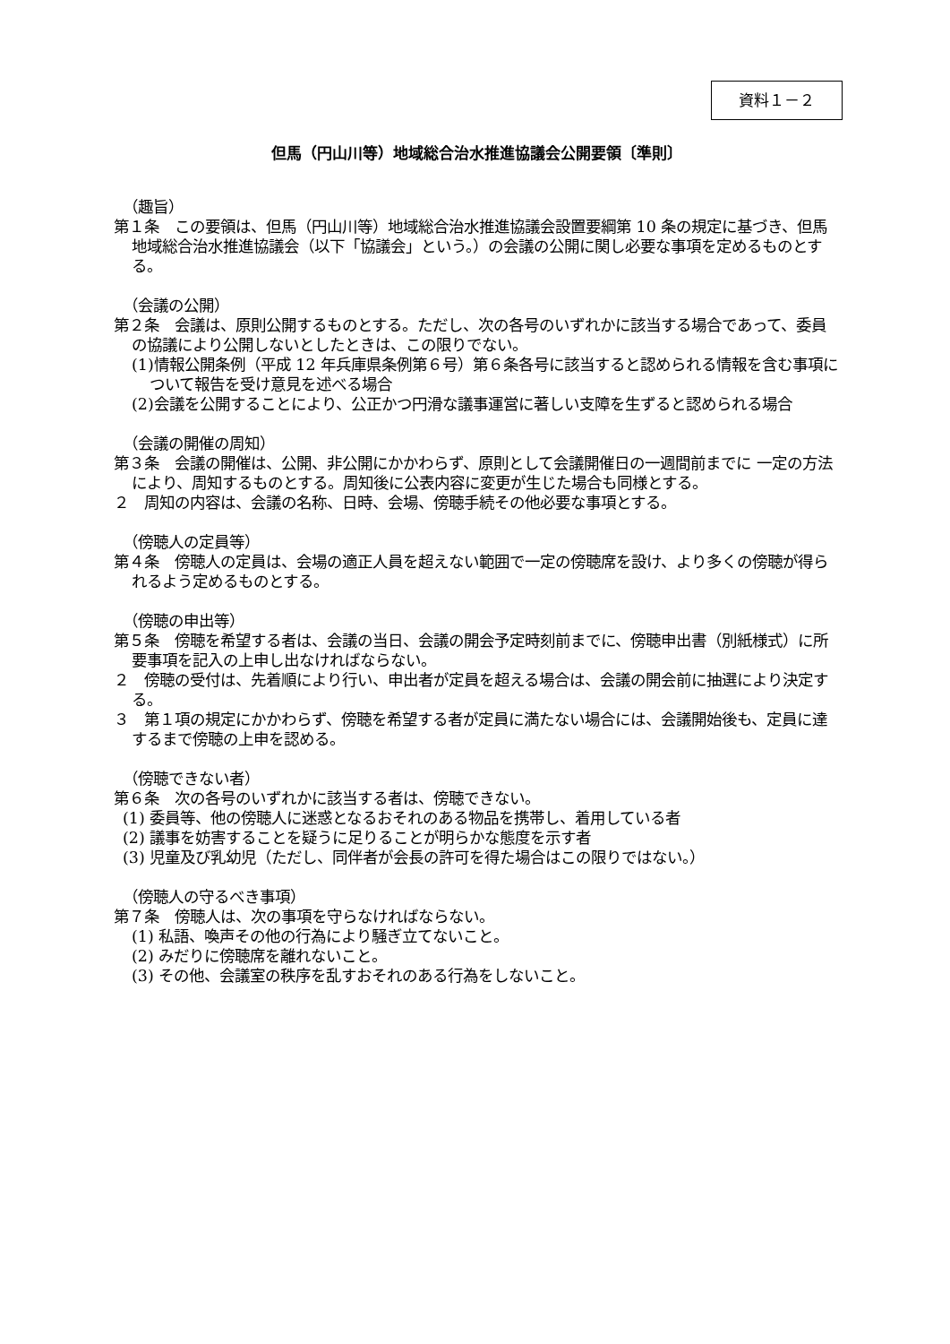資料１－２
但馬（円山川等）地域総合治水推進協議会公開要領〔準則〕
（趣旨）
第１条　この要領は、但馬（円山川等）地域総合治水推進協議会設置要綱第 10 条の規定に基づき、但馬地域総合治水推進協議会（以下「協議会」という。）の会議の公開に関し必要な事項を定めるものとする。
（会議の公開）
第２条　会議は、原則公開するものとする。ただし、次の各号のいずれかに該当する場合であって、委員の協議により公開しないとしたときは、この限りでない。
(1)情報公開条例（平成 12 年兵庫県条例第６号）第６条各号に該当すると認められる情報を含む事項について報告を受け意見を述べる場合
(2)会議を公開することにより、公正かつ円滑な議事運営に著しい支障を生ずると認められる場合
（会議の開催の周知）
第３条　会議の開催は、公開、非公開にかかわらず、原則として会議開催日の一週間前までに 一定の方法により、周知するものとする。周知後に公表内容に変更が生じた場合も同様とする。
２　周知の内容は、会議の名称、日時、会場、傍聴手続その他必要な事項とする。
（傍聴人の定員等）
第４条　傍聴人の定員は、会場の適正人員を超えない範囲で一定の傍聴席を設け、より多くの傍聴が得られるよう定めるものとする。
（傍聴の申出等）
第５条　傍聴を希望する者は、会議の当日、会議の開会予定時刻前までに、傍聴申出書（別紙様式）に所要事項を記入の上申し出なければならない。
２　傍聴の受付は、先着順により行い、申出者が定員を超える場合は、会議の開会前に抽選により決定する。
３　第１項の規定にかかわらず、傍聴を希望する者が定員に満たない場合には、会議開始後も、定員に達するまで傍聴の上申を認める。
（傍聴できない者）
第６条　次の各号のいずれかに該当する者は、傍聴できない。
(1) 委員等、他の傍聴人に迷惑となるおそれのある物品を携帯し、着用している者
(2) 議事を妨害することを疑うに足りることが明らかな態度を示す者
(3) 児童及び乳幼児（ただし、同伴者が会長の許可を得た場合はこの限りではない。）
（傍聴人の守るべき事項）
第７条　傍聴人は、次の事項を守らなければならない。
(1) 私語、喚声その他の行為により騒ぎ立てないこと。
(2) みだりに傍聴席を離れないこと。
(3) その他、会議室の秩序を乱すおそれのある行為をしないこと。